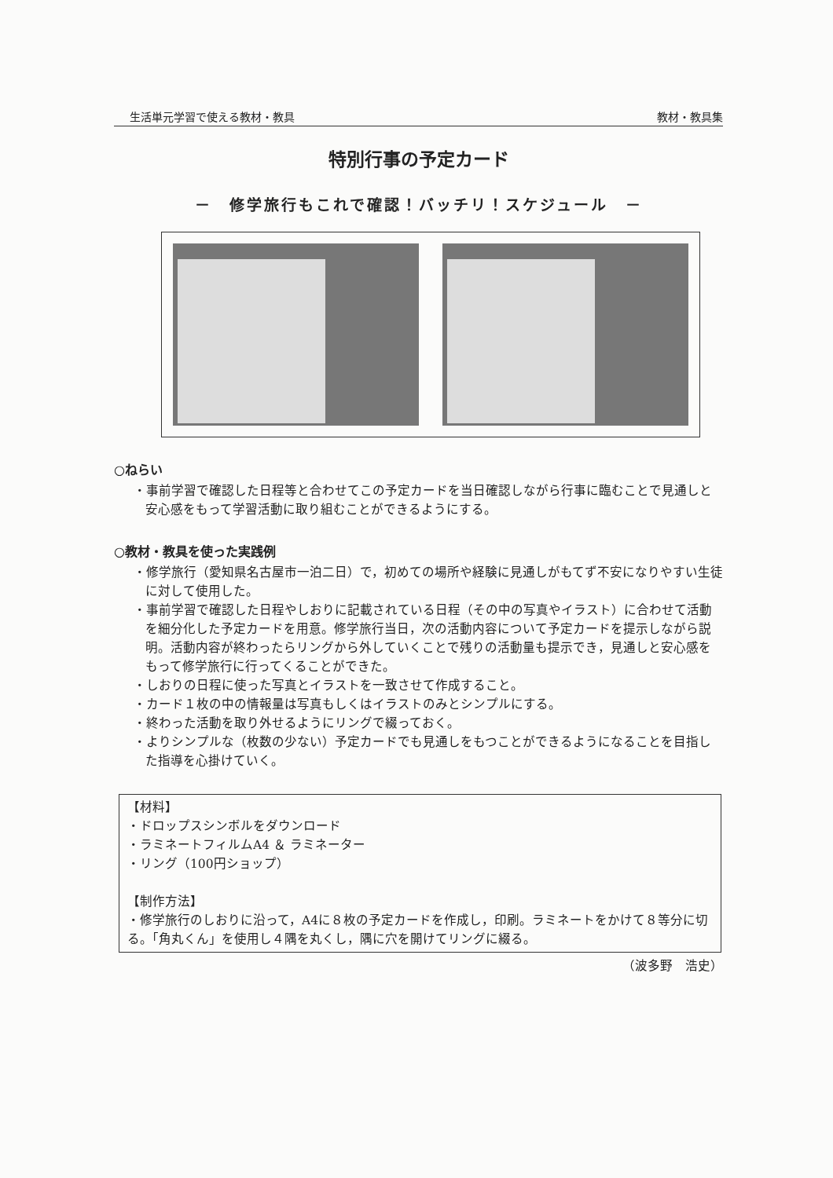生活単元学習で使える教材・教具 教材・教具集
特別行事の予定カード
－　修学旅行もこれで確認！バッチリ！スケジュール　－
○ねらい
・事前学習で確認した日程等と合わせてこの予定カードを当日確認しながら行事に臨むことで見通しと安心感をもって学習活動に取り組むことができるようにする。
○教材・教具を使った実践例
・修学旅行（愛知県名古屋市一泊二日）で，初めての場所や経験に見通しがもてず不安になりやすい生徒に対して使用した。
・事前学習で確認した日程やしおりに記載されている日程（その中の写真やイラスト）に合わせて活動を細分化した予定カードを用意。修学旅行当日，次の活動内容について予定カードを提示しながら説明。活動内容が終わったらリングから外していくことで残りの活動量も提示でき，見通しと安心感をもって修学旅行に行ってくることができた。
・しおりの日程に使った写真とイラストを一致させて作成すること。
・カード１枚の中の情報量は写真もしくはイラストのみとシンプルにする。
・終わった活動を取り外せるようにリングで綴っておく。
・よりシンプルな（枚数の少ない）予定カードでも見通しをもつことができるようになることを目指した指導を心掛けていく。
【材料】
・ドロップスシンボルをダウンロード
・ラミネートフィルムA4 ＆ ラミネーター
・リング（100円ショップ）
【制作方法】
・修学旅行のしおりに沿って，A4に８枚の予定カードを作成し，印刷。ラミネートをかけて８等分に切る。「角丸くん」を使用し４隅を丸くし，隅に穴を開けてリングに綴る。
（波多野　浩史）